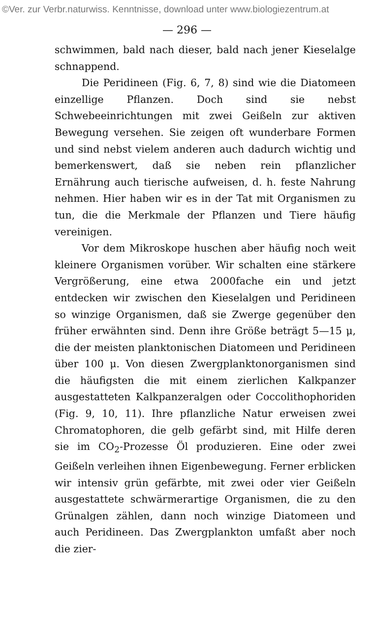©Ver. zur Verbr.naturwiss. Kenntnisse, download unter www.biologiezentrum.at
— 296 —
schwimmen, bald nach dieser, bald nach jener Kieselalge schnappend.
Die Peridineen (Fig. 6, 7, 8) sind wie die Diatomeen einzellige Pflanzen. Doch sind sie nebst Schwebeeinrichtungen mit zwei Geißeln zur aktiven Bewegung versehen. Sie zeigen oft wunderbare Formen und sind nebst vielem anderen auch dadurch wichtig und bemerkenswert, daß sie neben rein pflanzlicher Ernährung auch tierische aufweisen, d. h. feste Nahrung nehmen. Hier haben wir es in der Tat mit Organismen zu tun, die die Merkmale der Pflanzen und Tiere häufig vereinigen.
Vor dem Mikroskope huschen aber häufig noch weit kleinere Organismen vorüber. Wir schalten eine stärkere Vergrößerung, eine etwa 2000fache ein und jetzt entdecken wir zwischen den Kieselalgen und Peridineen so winzige Organismen, daß sie Zwerge gegenüber den früher erwähnten sind. Denn ihre Größe beträgt 5—15 μ, die der meisten planktonischen Diatomeen und Peridineen über 100 μ. Von diesen Zwergplanktonorganismen sind die häufigsten die mit einem zierlichen Kalkpanzer ausgestatteten Kalkpanzeralgen oder Coccolithophoriden (Fig. 9, 10, 11). Ihre pflanzliche Natur erweisen zwei Chromatophoren, die gelb gefärbt sind, mit Hilfe deren sie im CO<sub>2</sub>-Prozesse Öl produzieren. Eine oder zwei Geißeln verleihen ihnen Eigenbewegung. Ferner erblicken wir intensiv grün gefärbte, mit zwei oder vier Geißeln ausgestattete schwärmerartige Organismen, die zu den Grünalgen zählen, dann noch winzige Diatomeen und auch Peridineen. Das Zwergplankton umfaßt aber noch die zier-